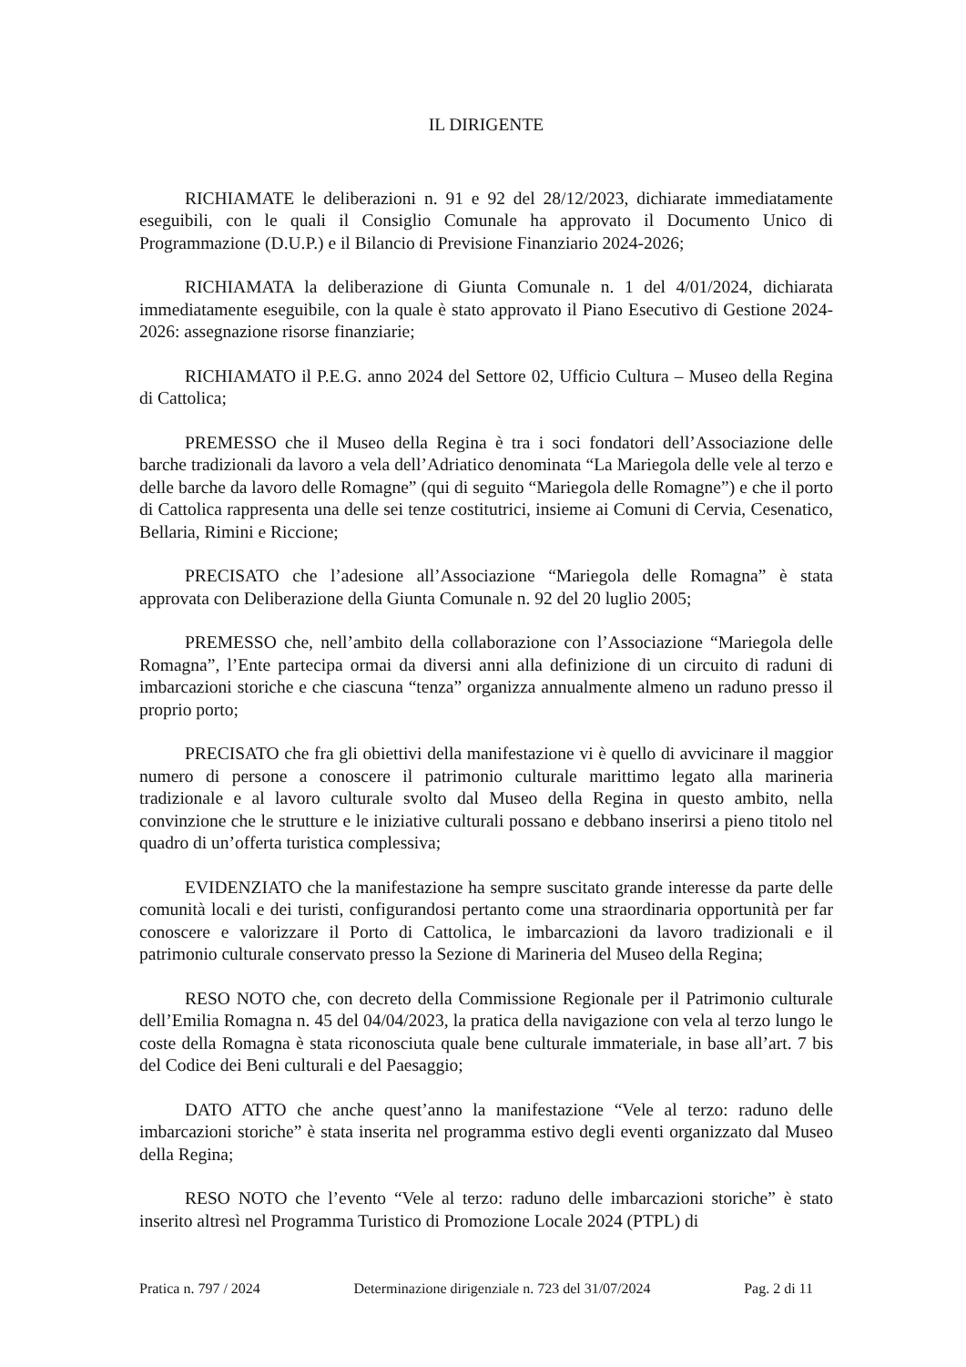IL DIRIGENTE
RICHIAMATE le deliberazioni n. 91 e 92 del 28/12/2023, dichiarate immediatamente eseguibili, con le quali il Consiglio Comunale ha approvato il Documento Unico di Programmazione (D.U.P.) e il Bilancio di Previsione Finanziario 2024-2026;
RICHIAMATA la deliberazione di Giunta Comunale n. 1 del 4/01/2024, dichiarata immediatamente eseguibile, con la quale è stato approvato il Piano Esecutivo di Gestione 2024-2026: assegnazione risorse finanziarie;
RICHIAMATO il P.E.G. anno 2024 del Settore 02, Ufficio Cultura – Museo della Regina di Cattolica;
PREMESSO che il Museo della Regina è tra i soci fondatori dell’Associazione delle barche tradizionali da lavoro a vela dell’Adriatico denominata “La Mariegola delle vele al terzo e delle barche da lavoro delle Romagne” (qui di seguito “Mariegola delle Romagne”) e che il porto di Cattolica rappresenta una delle sei tenze costitutrici, insieme ai Comuni di Cervia, Cesenatico, Bellaria, Rimini e Riccione;
PRECISATO che l’adesione all’Associazione “Mariegola delle Romagna” è stata approvata con Deliberazione della Giunta Comunale n. 92 del 20 luglio 2005;
PREMESSO che, nell’ambito della collaborazione con l’Associazione “Mariegola delle Romagna”, l’Ente partecipa ormai da diversi anni alla definizione di un circuito di raduni di imbarcazioni storiche e che ciascuna “tenza” organizza annualmente almeno un raduno presso il proprio porto;
PRECISATO che fra gli obiettivi della manifestazione vi è quello di avvicinare il maggior numero di persone a conoscere il patrimonio culturale marittimo legato alla marineria tradizionale e al lavoro culturale svolto dal Museo della Regina in questo ambito, nella convinzione che le strutture e le iniziative culturali possano e debbano inserirsi a pieno titolo nel quadro di un’offerta turistica complessiva;
EVIDENZIATO che la manifestazione ha sempre suscitato grande interesse da parte delle comunità locali e dei turisti, configurandosi pertanto come una straordinaria opportunità per far conoscere e valorizzare il Porto di Cattolica, le imbarcazioni da lavoro tradizionali e il patrimonio culturale conservato presso la Sezione di Marineria del Museo della Regina;
RESO NOTO che, con decreto della Commissione Regionale per il Patrimonio culturale dell’Emilia Romagna n. 45 del 04/04/2023, la pratica della navigazione con vela al terzo lungo le coste della Romagna è stata riconosciuta quale bene culturale immateriale, in base all’art. 7 bis del Codice dei Beni culturali e del Paesaggio;
DATO ATTO che anche quest’anno la manifestazione “Vele al terzo: raduno delle imbarcazioni storiche” è stata inserita nel programma estivo degli eventi organizzato dal Museo della Regina;
RESO NOTO che l’evento “Vele al terzo: raduno delle imbarcazioni storiche” è stato inserito altresì nel Programma Turistico di Promozione Locale 2024 (PTPL) di
Pratica n. 797 / 2024 Determinazione dirigenziale n. 723 del 31/07/2024 Pag. 2 di 11